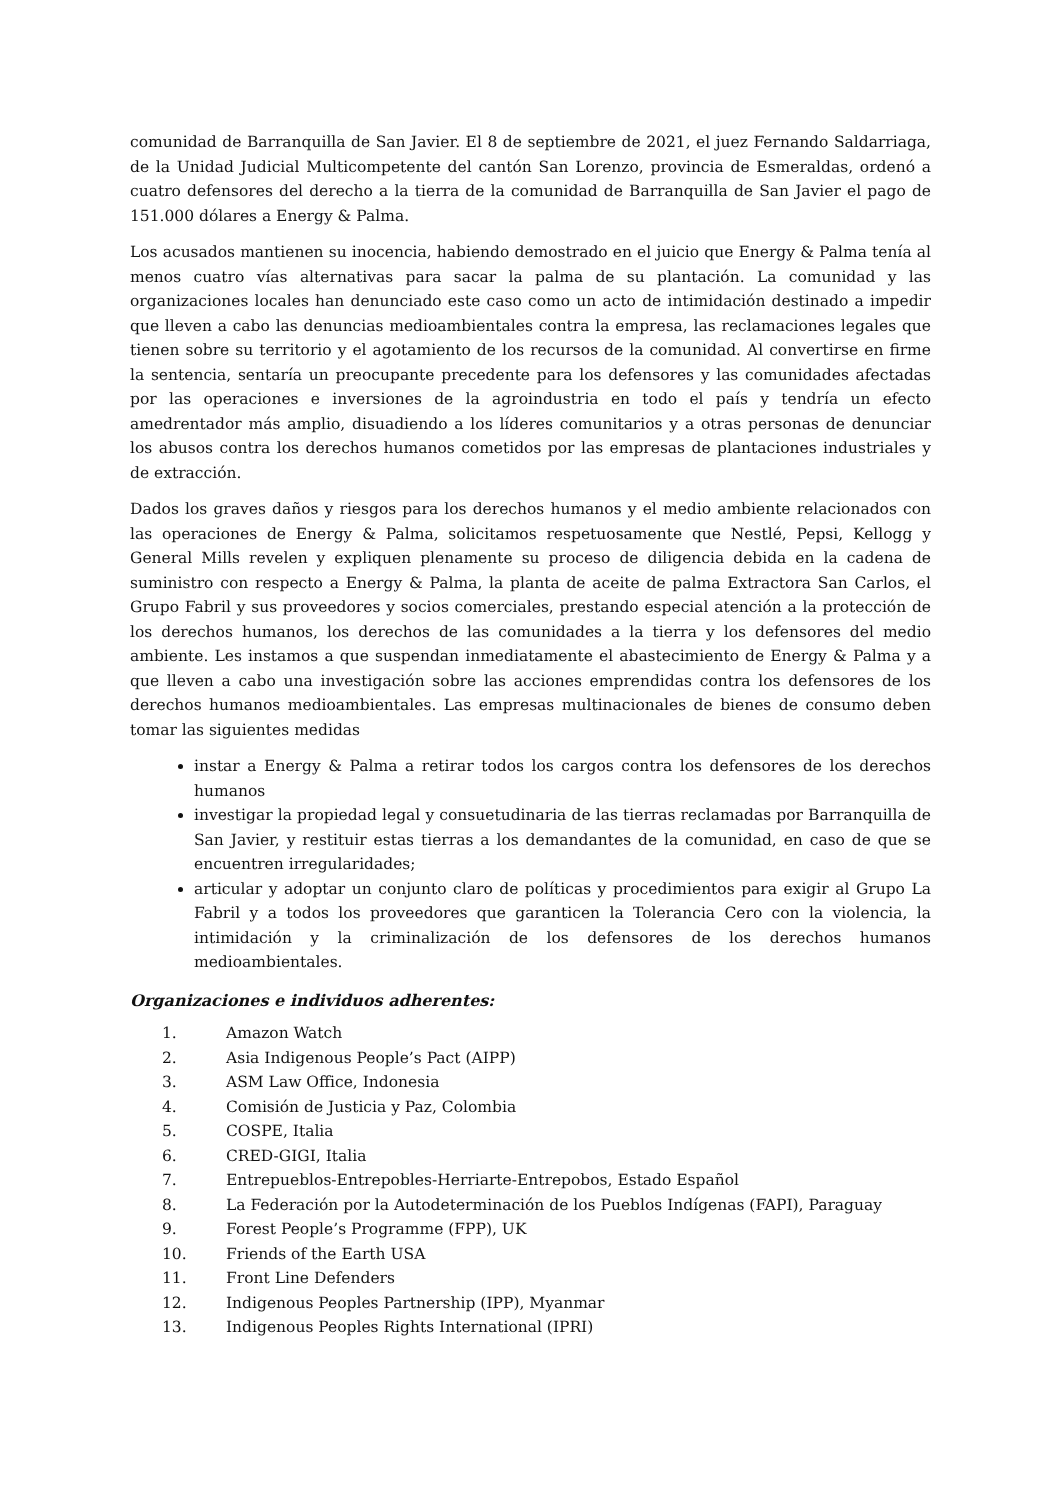comunidad de Barranquilla de San Javier. El 8 de septiembre de 2021, el juez Fernando Saldarriaga, de la Unidad Judicial Multicompetente del cantón San Lorenzo, provincia de Esmeraldas, ordenó a cuatro defensores del derecho a la tierra de la comunidad de Barranquilla de San Javier el pago de 151.000 dólares a Energy & Palma.
Los acusados mantienen su inocencia, habiendo demostrado en el juicio que Energy & Palma tenía al menos cuatro vías alternativas para sacar la palma de su plantación. La comunidad y las organizaciones locales han denunciado este caso como un acto de intimidación destinado a impedir que lleven a cabo las denuncias medioambientales contra la empresa, las reclamaciones legales que tienen sobre su territorio y el agotamiento de los recursos de la comunidad. Al convertirse en firme la sentencia, sentaría un preocupante precedente para los defensores y las comunidades afectadas por las operaciones e inversiones de la agroindustria en todo el país y tendría un efecto amedrentador más amplio, disuadiendo a los líderes comunitarios y a otras personas de denunciar los abusos contra los derechos humanos cometidos por las empresas de plantaciones industriales y de extracción.
Dados los graves daños y riesgos para los derechos humanos y el medio ambiente relacionados con las operaciones de Energy & Palma, solicitamos respetuosamente que Nestlé, Pepsi, Kellogg y General Mills revelen y expliquen plenamente su proceso de diligencia debida en la cadena de suministro con respecto a Energy & Palma, la planta de aceite de palma Extractora San Carlos, el Grupo Fabril y sus proveedores y socios comerciales, prestando especial atención a la protección de los derechos humanos, los derechos de las comunidades a la tierra y los defensores del medio ambiente. Les instamos a que suspendan inmediatamente el abastecimiento de Energy & Palma y a que lleven a cabo una investigación sobre las acciones emprendidas contra los defensores de los derechos humanos medioambientales. Las empresas multinacionales de bienes de consumo deben tomar las siguientes medidas
instar a Energy & Palma a retirar todos los cargos contra los defensores de los derechos humanos
investigar la propiedad legal y consuetudinaria de las tierras reclamadas por Barranquilla de San Javier, y restituir estas tierras a los demandantes de la comunidad, en caso de que se encuentren irregularidades;
articular y adoptar un conjunto claro de políticas y procedimientos para exigir al Grupo La Fabril y a todos los proveedores que garanticen la Tolerancia Cero con la violencia, la intimidación y la criminalización de los defensores de los derechos humanos medioambientales.
Organizaciones e individuos adherentes:
1. Amazon Watch
2. Asia Indigenous People’s Pact (AIPP)
3. ASM Law Office, Indonesia
4. Comisión de Justicia y Paz, Colombia
5. COSPE, Italia
6. CRED-GIGI, Italia
7. Entrepueblos-Entrepobles-Herriarte-Entrepobos, Estado Español
8. La Federación por la Autodeterminación de los Pueblos Indígenas (FAPI), Paraguay
9. Forest People’s Programme (FPP), UK
10. Friends of the Earth USA
11. Front Line Defenders
12. Indigenous Peoples Partnership (IPP), Myanmar
13. Indigenous Peoples Rights International (IPRI)